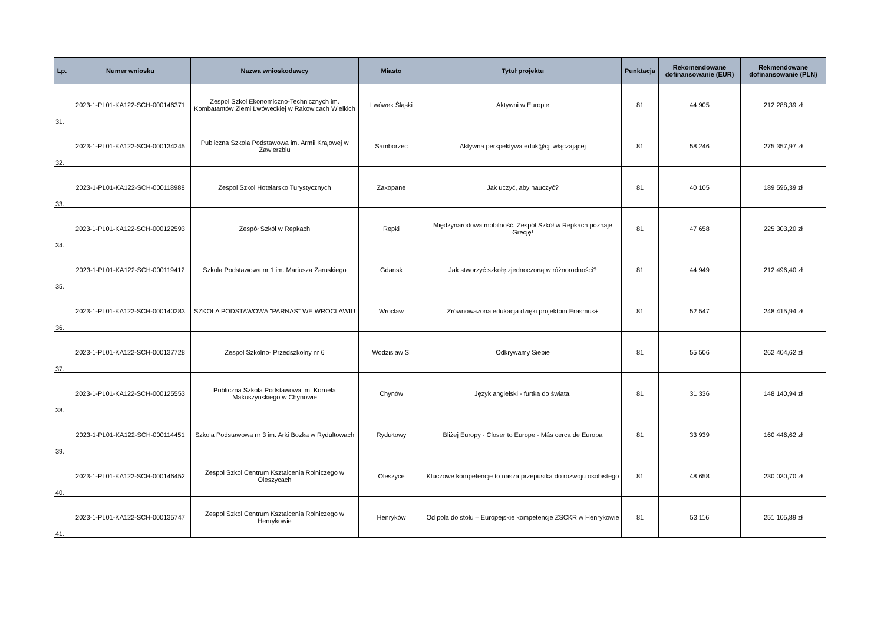| Lp. | Numer wniosku | Nazwa wnioskodawcy | Miasto | Tytuł projektu | Punktacja | Rekomendowane dofinansowanie (EUR) | Rekmendowane dofinansowanie (PLN) |
| --- | --- | --- | --- | --- | --- | --- | --- |
| 31. | 2023-1-PL01-KA122-SCH-000146371 | Zespol Szkol Ekonomiczno-Technicznych im. Kombatantów Ziemi Lwóweckiej w Rakowicach Wielkich | Lwówek Śląski | Aktywni w Europie | 81 | 44 905 | 212 288,39 zł |
| 32. | 2023-1-PL01-KA122-SCH-000134245 | Publiczna Szkola Podstawowa im. Armii Krajowej w Zawierzbiu | Samborzec | Aktywna perspektywa eduk@cji włączającej | 81 | 58 246 | 275 357,97 zł |
| 33. | 2023-1-PL01-KA122-SCH-000118988 | Zespol Szkol Hotelarsko Turystycznych | Zakopane | Jak uczyć, aby nauczyć? | 81 | 40 105 | 189 596,39 zł |
| 34. | 2023-1-PL01-KA122-SCH-000122593 | Zespół Szkół w Repkach | Repki | Międzynarodowa mobilność. Zespół Szkół w Repkach poznaje Grecję! | 81 | 47 658 | 225 303,20 zł |
| 35. | 2023-1-PL01-KA122-SCH-000119412 | Szkola Podstawowa nr 1 im. Mariusza Zaruskiego | Gdansk | Jak stworzyć szkołę zjednoczoną w różnorodności? | 81 | 44 949 | 212 496,40 zł |
| 36. | 2023-1-PL01-KA122-SCH-000140283 | SZKOLA PODSTAWOWA "PARNAS" WE WROCLAWIU | Wroclaw | Zrównoważona edukacja dzięki projektom Erasmus+ | 81 | 52 547 | 248 415,94 zł |
| 37. | 2023-1-PL01-KA122-SCH-000137728 | Zespol Szkolno- Przedszkolny nr 6 | Wodzislaw Sl | Odkrywamy Siebie | 81 | 55 506 | 262 404,62 zł |
| 38. | 2023-1-PL01-KA122-SCH-000125553 | Publiczna Szkola Podstawowa im. Kornela Makuszynskiego w Chynowie | Chynów | Język angielski - furtka do świata. | 81 | 31 336 | 148 140,94 zł |
| 39. | 2023-1-PL01-KA122-SCH-000114451 | Szkola Podstawowa nr 3 im. Arki Bozka w Rydultowach | Rydułtowy | Bliżej Europy - Closer to Europe - Más cerca de Europa | 81 | 33 939 | 160 446,62 zł |
| 40. | 2023-1-PL01-KA122-SCH-000146452 | Zespol Szkol Centrum Ksztalcenia Rolniczego w Oleszycach | Oleszyce | Kluczowe kompetencje to nasza przepustka do rozwoju osobistego | 81 | 48 658 | 230 030,70 zł |
| 41. | 2023-1-PL01-KA122-SCH-000135747 | Zespol Szkol Centrum Ksztalcenia Rolniczego w Henrykowie | Henryków | Od pola do stołu – Europejskie kompetencje ZSCKR w Henrykowie | 81 | 53 116 | 251 105,89 zł |